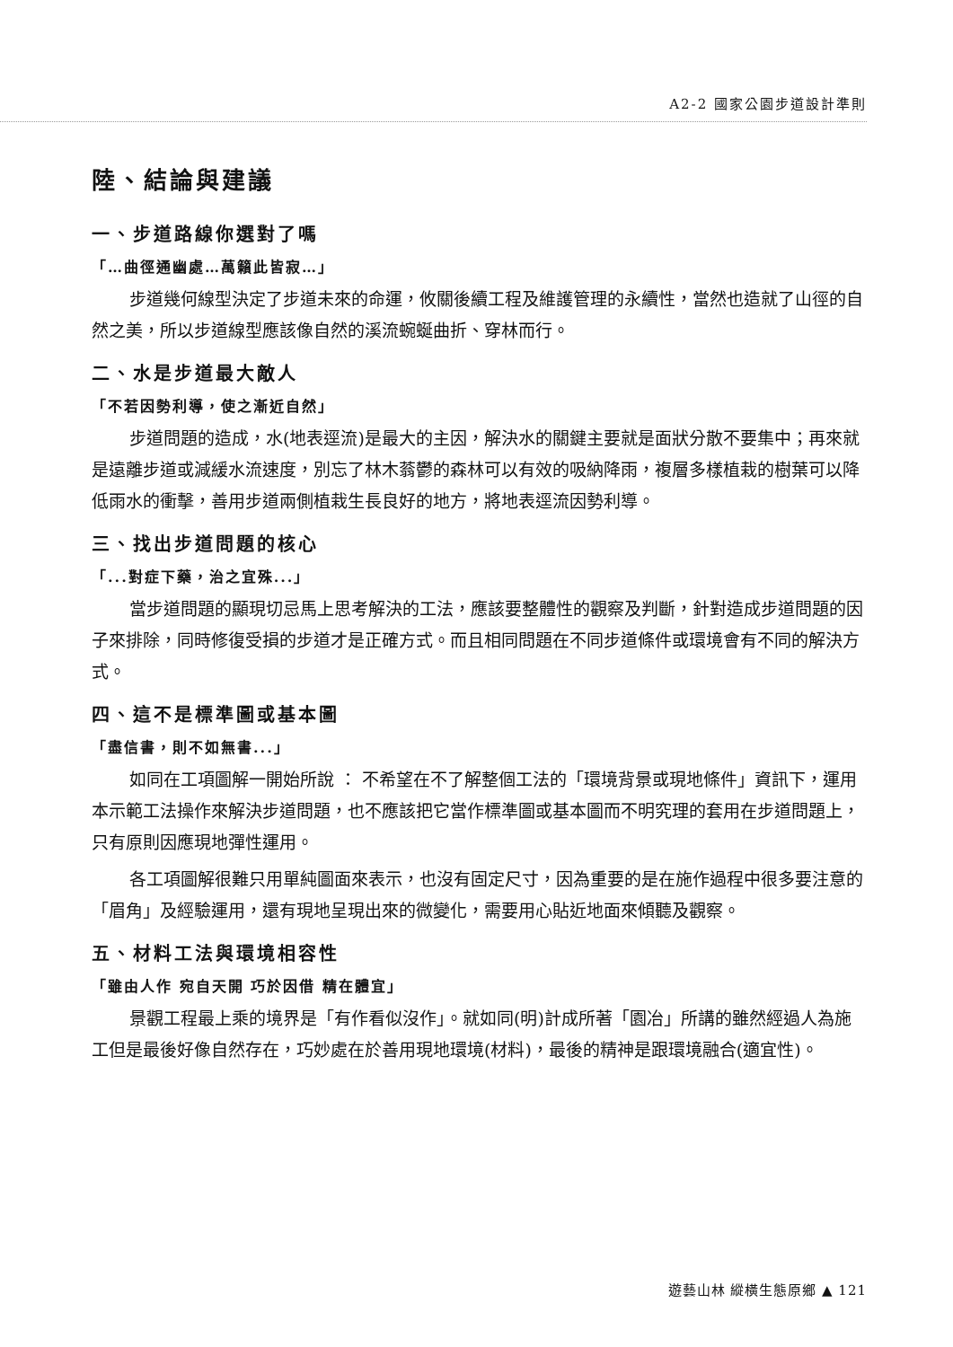A2-2 國家公園步道設計準則
陸、結論與建議
一、步道路線你選對了嗎
「…曲徑通幽處…萬籟此皆寂…」
步道幾何線型決定了步道未來的命運，攸關後續工程及維護管理的永續性，當然也造就了山徑的自然之美，所以步道線型應該像自然的溪流蜿蜒曲折、穿林而行。
二、水是步道最大敵人
「不若因勢利導，使之漸近自然」
步道問題的造成，水(地表逕流)是最大的主因，解決水的關鍵主要就是面狀分散不要集中；再來就是遠離步道或減緩水流速度，別忘了林木蓊鬱的森林可以有效的吸納降雨，複層多樣植栽的樹葉可以降低雨水的衝擊，善用步道兩側植栽生長良好的地方，將地表逕流因勢利導。
三、找出步道問題的核心
「...對症下藥，治之宜殊...」
當步道問題的顯現切忌馬上思考解決的工法，應該要整體性的觀察及判斷，針對造成步道問題的因子來排除，同時修復受損的步道才是正確方式。而且相同問題在不同步道條件或環境會有不同的解決方式。
四、這不是標準圖或基本圖
「盡信書，則不如無書...」
如同在工項圖解一開始所說 ： 不希望在不了解整個工法的「環境背景或現地條件」資訊下，運用本示範工法操作來解決步道問題，也不應該把它當作標準圖或基本圖而不明究理的套用在步道問題上，只有原則因應現地彈性運用。
各工項圖解很難只用單純圖面來表示，也沒有固定尺寸，因為重要的是在施作過程中很多要注意的「眉角」及經驗運用，還有現地呈現出來的微變化，需要用心貼近地面來傾聽及觀察。
五、材料工法與環境相容性
「雖由人作 宛自天開 巧於因借 精在體宜」
景觀工程最上乘的境界是「有作看似沒作」。就如同(明)計成所著「園冶」所講的雖然經過人為施工但是最後好像自然存在，巧妙處在於善用現地環境(材料)，最後的精神是跟環境融合(適宜性)。
遊藝山林 縱橫生態原鄉 ▲ 121